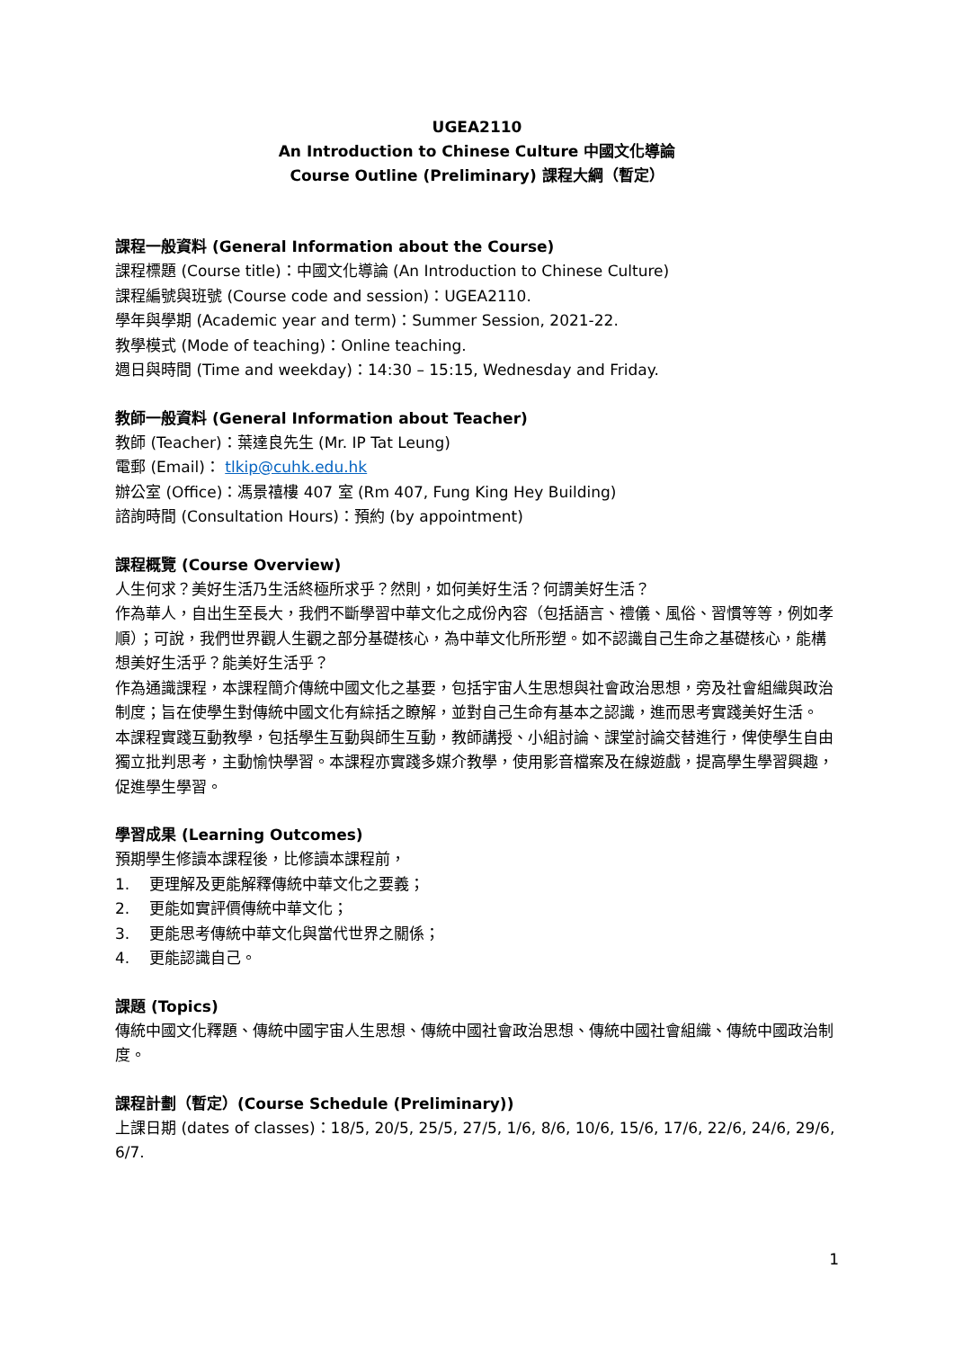UGEA2110
An Introduction to Chinese Culture 中國文化導論
Course Outline (Preliminary) 課程大綱（暫定）
課程一般資料 (General Information about the Course)
課程標題 (Course title)：中國文化導論 (An Introduction to Chinese Culture)
課程編號與班號 (Course code and session)：UGEA2110.
學年與學期 (Academic year and term)：Summer Session, 2021-22.
教學模式 (Mode of teaching)：Online teaching.
週日與時間 (Time and weekday)：14:30 – 15:15, Wednesday and Friday.
教師一般資料 (General Information about Teacher)
教師 (Teacher)：葉達良先生 (Mr. IP Tat Leung)
電郵 (Email)： tlkip@cuhk.edu.hk
辦公室 (Office)：馮景禧樓 407 室 (Rm 407, Fung King Hey Building)
諮詢時間 (Consultation Hours)：預約 (by appointment)
課程概覽 (Course Overview)
人生何求？美好生活乃生活終極所求乎？然則，如何美好生活？何謂美好生活？
作為華人，自出生至長大，我們不斷學習中華文化之成份內容（包括語言、禮儀、風俗、習慣等等，例如孝順）；可說，我們世界觀人生觀之部分基礎核心，為中華文化所形塑。如不認識自己生命之基礎核心，能構想美好生活乎？能美好生活乎？
作為通識課程，本課程簡介傳統中國文化之基要，包括宇宙人生思想與社會政治思想，旁及社會組織與政治制度；旨在使學生對傳統中國文化有綜括之瞭解，並對自己生命有基本之認識，進而思考實踐美好生活。
本課程實踐互動教學，包括學生互動與師生互動，教師講授、小組討論、課堂討論交替進行，俾使學生自由獨立批判思考，主動愉快學習。本課程亦實踐多媒介教學，使用影音檔案及在線遊戲，提高學生學習興趣，促進學生學習。
學習成果 (Learning Outcomes)
預期學生修讀本課程後，比修讀本課程前，
1. 更理解及更能解釋傳統中華文化之要義；
2. 更能如實評價傳統中華文化；
3. 更能思考傳統中華文化與當代世界之關係；
4. 更能認識自己。
課題 (Topics)
傳統中國文化釋題、傳統中國宇宙人生思想、傳統中國社會政治思想、傳統中國社會組織、傳統中國政治制度。
課程計劃（暫定）(Course Schedule (Preliminary))
上課日期 (dates of classes)：18/5, 20/5, 25/5, 27/5, 1/6, 8/6, 10/6, 15/6, 17/6, 22/6, 24/6, 29/6, 6/7.
1